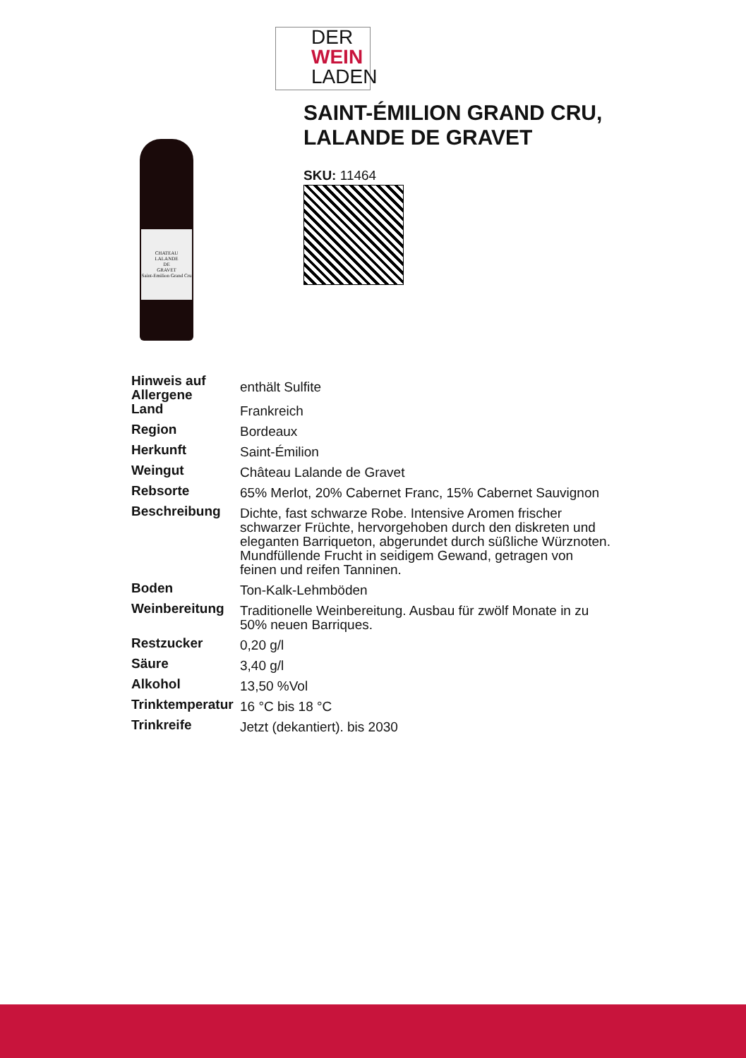DER
WEIN
LADEN
CHATEAU
LALANDE
DE
GRAVET
Saint-Emilion Grand Cru
SAINT-ÉMILION GRAND CRU, LALANDE DE GRAVET
SKU: 11464
| Hinweis auf Allergene | enthält Sulfite |
| Land | Frankreich |
| Region | Bordeaux |
| Herkunft | Saint-Émilion |
| Weingut | Château Lalande de Gravet |
| Rebsorte | 65% Merlot, 20% Cabernet Franc, 15% Cabernet Sauvignon |
| Beschreibung | Dichte, fast schwarze Robe. Intensive Aromen frischer schwarzer Früchte, hervorgehoben durch den diskreten und eleganten Barriqueton, abgerundet durch süßliche Würznoten. Mundfüllende Frucht in seidigem Gewand, getragen von feinen und reifen Tanninen. |
| Boden | Ton-Kalk-Lehmböden |
| Weinbereitung | Traditionelle Weinbereitung. Ausbau für zwölf Monate in zu 50% neuen Barriques. |
| Restzucker | 0,20 g/l |
| Säure | 3,40 g/l |
| Alkohol | 13,50 %Vol |
| Trinktemperatur | 16 °C bis 18 °C |
| Trinkreife | Jetzt (dekantiert). bis 2030 |